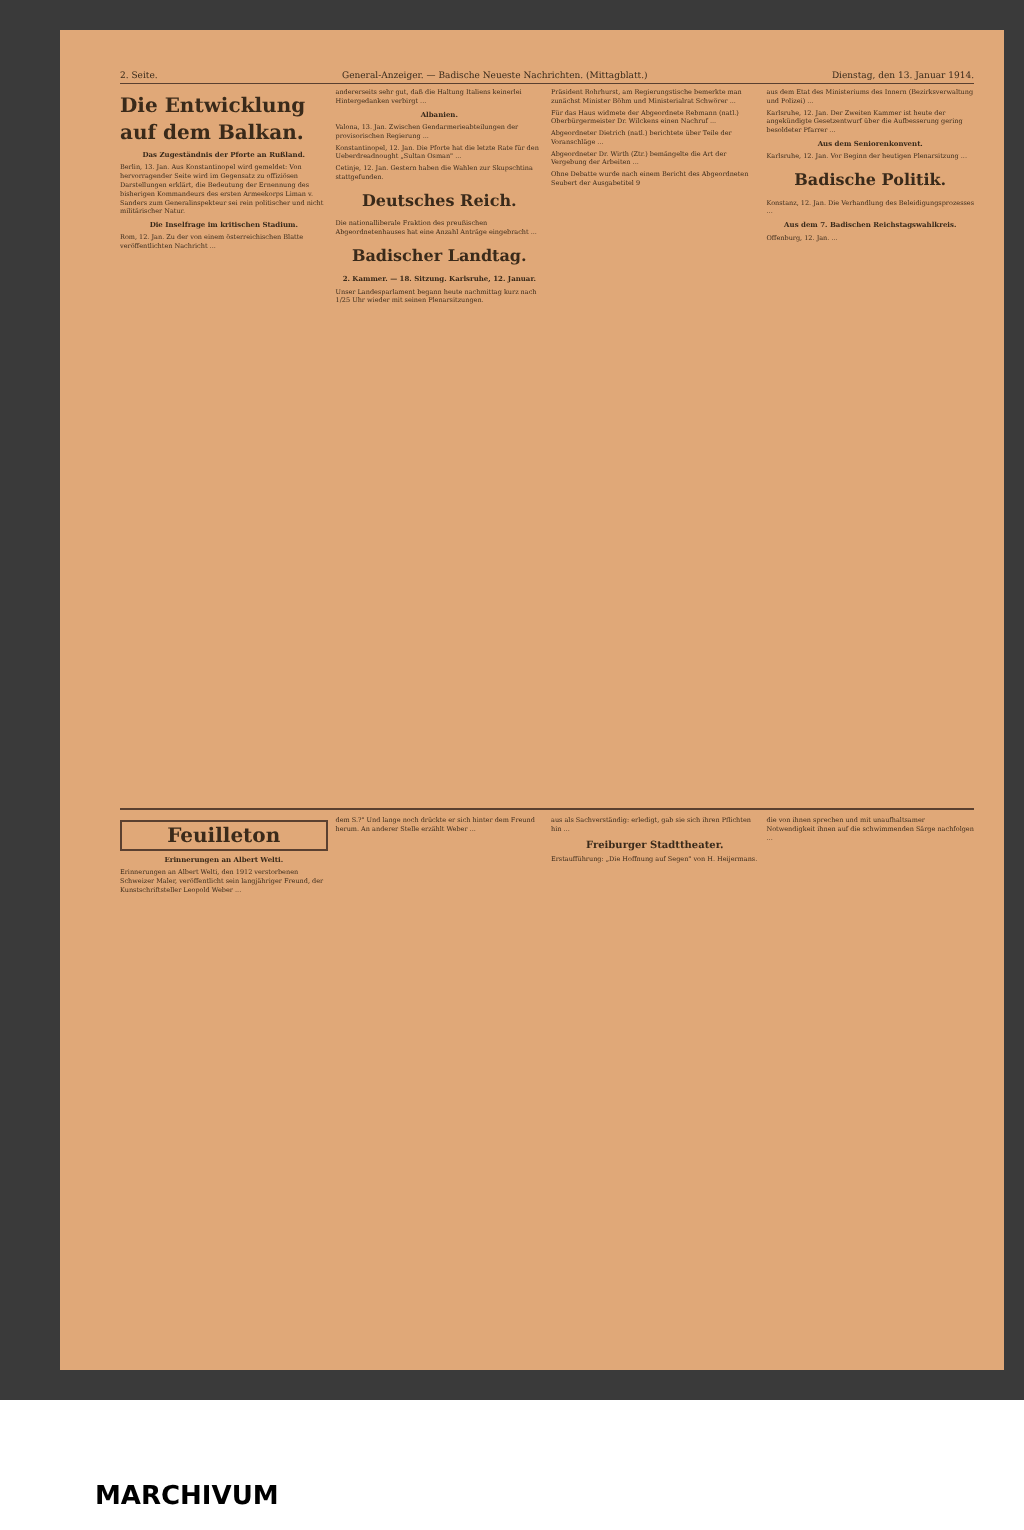2. Seite. General-Anzeiger. — Badische Neueste Nachrichten. (Mittagblatt.) Dienstag, den 13. Januar 1914.
Die Entwicklung auf dem Balkan.
Das Zugeständnis der Pforte an Rußland.
Berlin, 13. Jan. Aus Konstantinopel wird gemeldet: Von hervorragender Seite wird im Gegensatz zu offiziösen Darstellungen erklärt, die Bedeutung der Ernennung des bisherigen Kommandeurs des ersten Armeekorps Liman v. Sanders zum Generalinspekteur sei rein politischer und nicht militärischer Natur.
Die Inselfrage im kritischen Stadium.
Rom, 12. Jan. Zu der von einem österreichischen Blatte veröffentlichten Nachricht ...
andererseits sehr gut, daß die Haltung Italiens keinerlei Hintergedanken verbirgt ...
Albanien.
Valona, 13. Jan. Zwischen Gendarmerieabteilungen der provisorischen Regierung ...
Konstantinopel, 12. Jan. Die Pforte hat die letzte Rate für den Ueberdreadnought „Sultan Osman" ...
Cetinje, 12. Jan. Gestern haben die Wahlen zur Skupschtina stattgefunden.
Deutsches Reich.
Die nationalliberale Fraktion des preußischen Abgeordnetenhauses hat eine Anzahl Anträge eingebracht ...
Badischer Landtag.
2. Kammer. — 18. Sitzung. Karlsruhe, 12. Januar.
Unser Landesparlament begann heute nachmittag kurz nach 1/25 Uhr wieder mit seinen Plenarsitzungen.
Präsident Rohrhurst, am Regierungstische bemerkte man zunächst Minister Böhm und Ministerialrat Schwörer ...
Für das Haus widmete der Abgeordnete Rebmann (natl.) Oberbürgermeister Dr. Wilckens einen Nachruf ...
Abgeordneter Dietrich (natl.) berichtete über Teile der Voranschläge ...
Abgeordneter Dr. Wirth (Ztr.) bemängelte die Art der Vergebung der Arbeiten ...
Ohne Debatte wurde nach einem Bericht des Abgeordneten Seubert der Ausgabetitel 9
aus dem Etat des Ministeriums des Innern (Bezirksverwaltung und Polizei) ...
Karlsruhe, 12. Jan. Der Zweiten Kammer ist heute der angekündigte Gesetzentwurf über die Aufbesserung gering besoldeter Pfarrer ...
Aus dem Seniorenkonvent.
Karlsruhe, 12. Jan. Vor Beginn der heutigen Plenarsitzung ...
Badische Politik.
Konstanz, 12. Jan. Die Verhandlung des Beleidigungsprozesses ...
Aus dem 7. Badischen Reichstagswahlkreis.
Offenburg, 12. Jan. ...
Feuilleton
Erinnerungen an Albert Welti.
Erinnerungen an Albert Welti, den 1912 verstorbenen Schweizer Maler, veröffentlicht sein langjähriger Freund, der Kunstschriftsteller Leopold Weber ...
dem S.?" Und lange noch drückte er sich hinter dem Freund herum. An anderer Stelle erzählt Weber ...
aus als Sachverständig: erledigt, gab sie sich ihren Pflichten hin ...
Freiburger Stadttheater.
Erstaufführung: „Die Hoffnung auf Segen" von H. Heijermans.
die von ihnen sprechen und mit unaufhaltsamer Notwendigkeit ihnen auf die schwimmenden Särge nachfolgen ...
MARCHIVUM